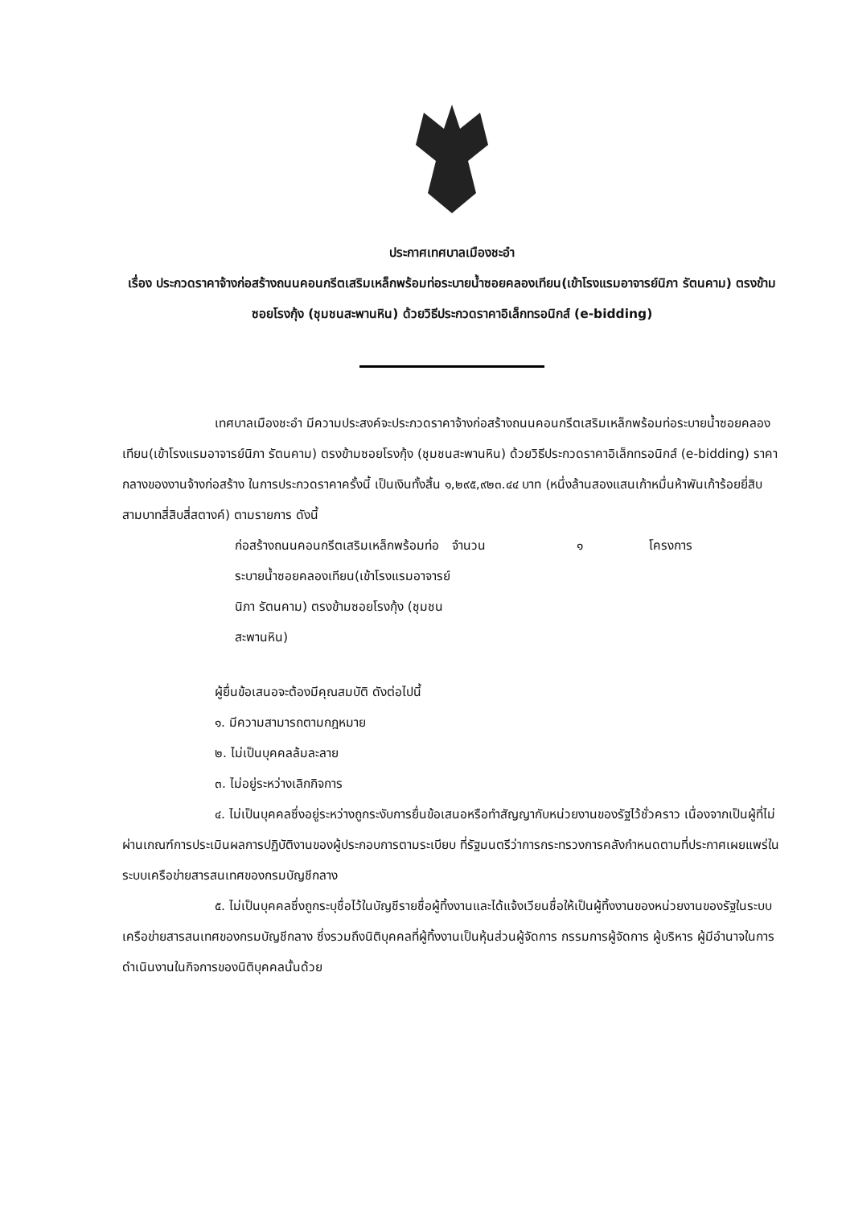ประกาศเทศบาลเมืองชะอำ
เรื่อง ประกวดราคาจ้างก่อสร้างถนนคอนกรีตเสริมเหล็กพร้อมท่อระบายน้ำซอยคลองเทียน(เข้าโรงแรมอาจารย์นิภา รัตนคาม) ตรงข้ามซอยโรงกุ้ง (ชุมชนสะพานหิน) ด้วยวิธีประกวดราคาอิเล็กทรอนิกส์ (e-bidding)
เทศบาลเมืองชะอำ มีความประสงค์จะประกวดราคาจ้างก่อสร้างถนนคอนกรีตเสริมเหล็กพร้อมท่อระบายน้ำซอยคลองเทียน(เข้าโรงแรมอาจารย์นิภา รัตนคาม) ตรงข้ามซอยโรงกุ้ง (ชุมชนสะพานหิน) ด้วยวิธีประกวดราคาอิเล็กทรอนิกส์ (e-bidding) ราคากลางของงานจ้างก่อสร้าง ในการประกวดราคาครั้งนี้ เป็นเงินทั้งสิ้น ๑,๒๙๕,๙๒๓.๔๔ บาท (หนึ่งล้านสองแสนเก้าหมื่นห้าพันเก้าร้อยยี่สิบสามบาทสี่สิบสี่สตางค์) ตามรายการ ดังนี้
ก่อสร้างถนนคอนกรีตเสริมเหล็กพร้อมท่อระบายน้ำซอยคลองเทียน(เข้าโรงแรมอาจารย์นิภา รัตนคาม) ตรงข้ามซอยโรงกุ้ง (ชุมชนสะพานหิน)
จำนวน ๑ โครงการ
ผู้ยื่นข้อเสนอจะต้องมีคุณสมบัติ ดังต่อไปนี้
๑. มีความสามารถตามกฎหมาย
๒. ไม่เป็นบุคคลล้มละลาย
๓. ไม่อยู่ระหว่างเลิกกิจการ
๔. ไม่เป็นบุคคลซึ่งอยู่ระหว่างถูกระงับการยื่นข้อเสนอหรือทำสัญญากับหน่วยงานของรัฐไว้ชั่วคราว เนื่องจากเป็นผู้ที่ไม่ผ่านเกณฑ์การประเมินผลการปฏิบัติงานของผู้ประกอบการตามระเบียบ ที่รัฐมนตรีว่าการกระทรวงการคลังกำหนดตามที่ประกาศเผยแพร่ในระบบเครือข่ายสารสนเทศของกรมบัญชีกลาง
๕. ไม่เป็นบุคคลซึ่งถูกระบุชื่อไว้ในบัญชีรายชื่อผู้ทิ้งงานและได้แจ้งเวียนชื่อให้เป็นผู้ทิ้งงานของหน่วยงานของรัฐในระบบเครือข่ายสารสนเทศของกรมบัญชีกลาง ซึ่งรวมถึงนิติบุคคลที่ผู้ทิ้งงานเป็นหุ้นส่วนผู้จัดการ กรรมการผู้จัดการ ผู้บริหาร ผู้มีอำนาจในการดำเนินงานในกิจการของนิติบุคคลนั้นด้วย